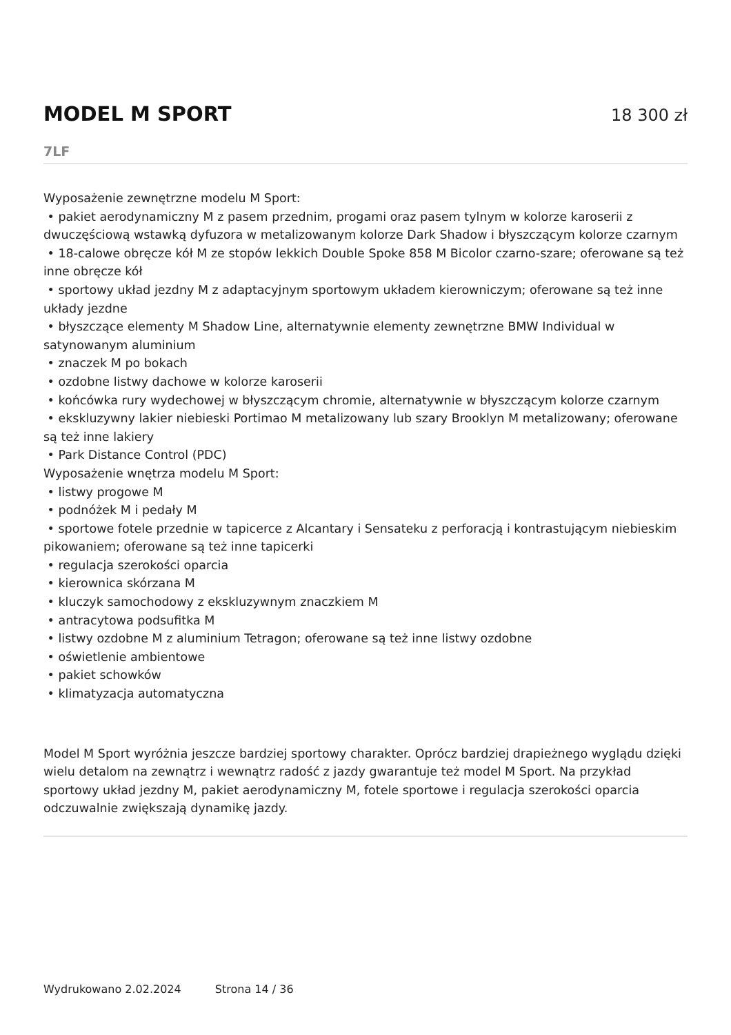MODEL M SPORT
18 300 zł
7LF
Wyposażenie zewnętrzne modelu M Sport:
• pakiet aerodynamiczny M z pasem przednim, progami oraz pasem tylnym w kolorze karoserii z dwuczęściową wstawką dyfuzora w metalizowanym kolorze Dark Shadow i błyszczącym kolorze czarnym
• 18-calowe obręcze kół M ze stopów lekkich Double Spoke 858 M Bicolor czarno-szare; oferowane są też inne obręcze kół
• sportowy układ jezdny M z adaptacyjnym sportowym układem kierowniczym; oferowane są też inne układy jezdne
• błyszczące elementy M Shadow Line, alternatywnie elementy zewnętrzne BMW Individual w satynowanym aluminium
• znaczek M po bokach
• ozdobne listwy dachowe w kolorze karoserii
• końcówka rury wydechowej w błyszczącym chromie, alternatywnie w błyszczącym kolorze czarnym
• ekskluzywny lakier niebieski Portimao M metalizowany lub szary Brooklyn M metalizowany; oferowane są też inne lakiery
• Park Distance Control (PDC)
Wyposażenie wnętrza modelu M Sport:
• listwy progowe M
• podnóżek M i pedały M
• sportowe fotele przednie w tapicerce z Alcantary i Sensateku z perforacją i kontrastującym niebieskim pikowaniem; oferowane są też inne tapicerki
• regulacja szerokości oparcia
• kierownica skórzana M
• kluczyk samochodowy z ekskluzywnym znaczkiem M
• antracytowa podsufitka M
• listwy ozdobne M z aluminium Tetragon; oferowane są też inne listwy ozdobne
• oświetlenie ambientowe
• pakiet schowków
• klimatyzacja automatyczna
Model M Sport wyróżnia jeszcze bardziej sportowy charakter. Oprócz bardziej drapieżnego wyglądu dzięki wielu detalom na zewnątrz i wewnątrz radość z jazdy gwarantuje też model M Sport. Na przykład sportowy układ jezdny M, pakiet aerodynamiczny M, fotele sportowe i regulacja szerokości oparcia odczuwalnie zwiększają dynamikę jazdy.
Wydrukowano 2.02.2024 Strona 14 / 36